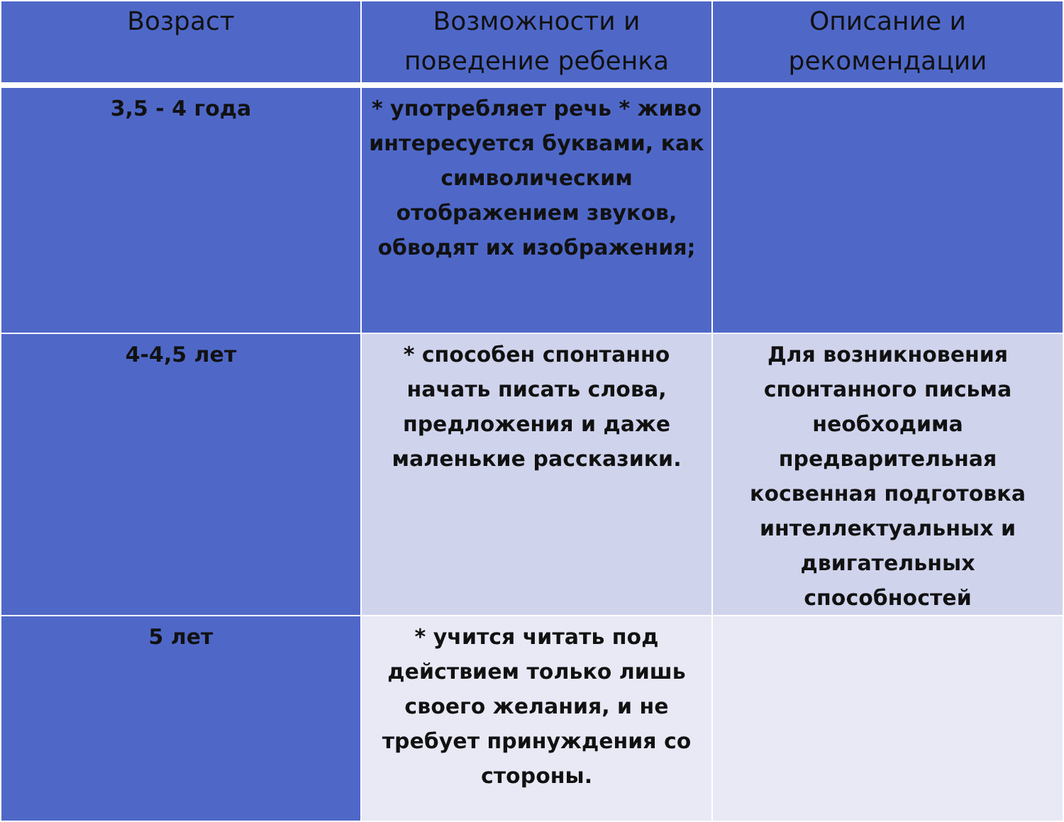| Возраст | Возможности и поведение ребенка | Описание и рекомендации |
| --- | --- | --- |
| 3,5 - 4 года | * употребляет речь * живо интересуется буквами, как символическим отображением звуков, обводят их изображения; | |
| 4-4,5 лет | * способен спонтанно начать писать слова, предложения и даже маленькие рассказики. | Для возникновения спонтанного письма необходима предварительная косвенная подготовка интеллектуальных и двигательных способностей |
| 5 лет | * учится читать под действием только лишь своего желания, и не требует принуждения со стороны. | |